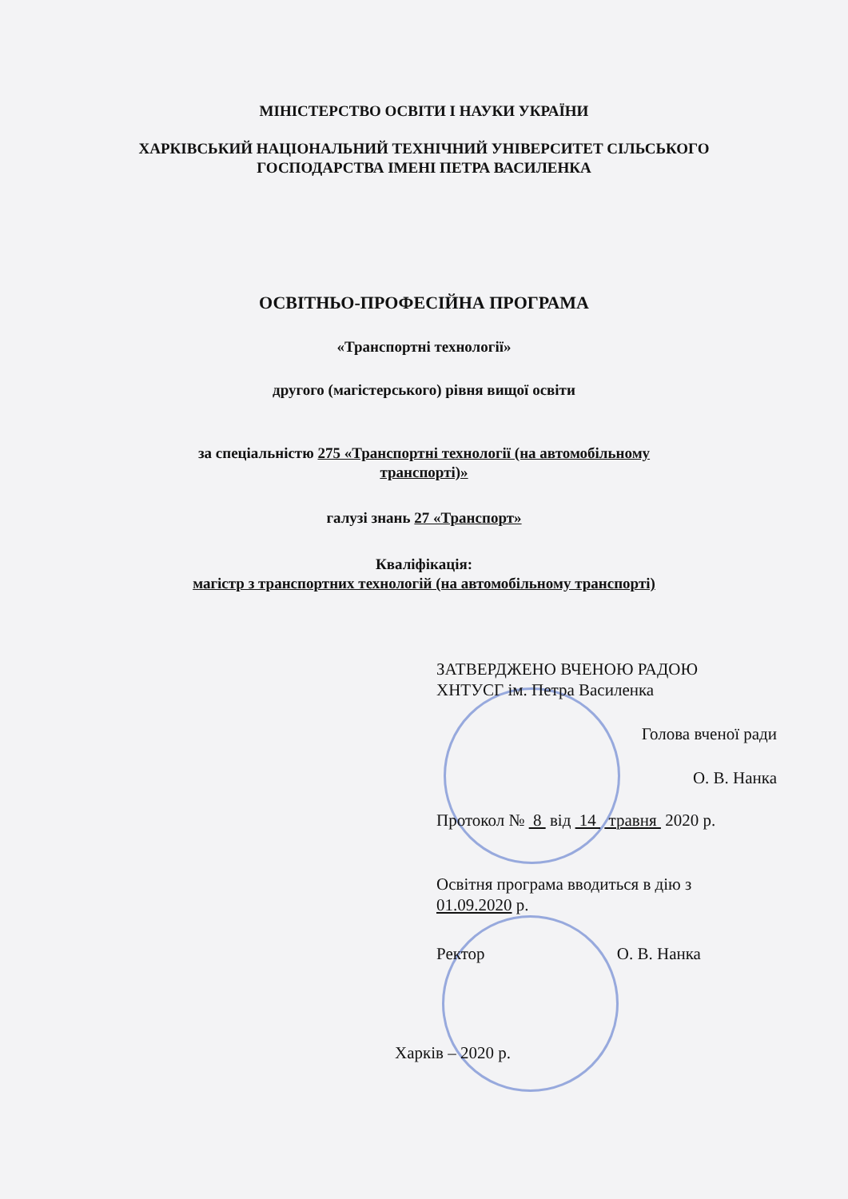МІНІСТЕРСТВО ОСВІТИ І НАУКИ УКРАЇНИ
ХАРКІВСЬКИЙ НАЦІОНАЛЬНИЙ ТЕХНІЧНИЙ УНІВЕРСИТЕТ СІЛЬСЬКОГО
ГОСПОДАРСТВА ІМЕНІ ПЕТРА ВАСИЛЕНКА
ОСВІТНЬО-ПРОФЕСІЙНА ПРОГРАМА
«Транспортні технології»
другого (магістерського) рівня вищої освіти
за спеціальністю 275 «Транспортні технології (на автомобільному
транспорті)»
галузі знань 27 «Транспорт»
Кваліфікація:
магістр з транспортних технологій (на автомобільному транспорті)
ЗАТВЕРДЖЕНО ВЧЕНОЮ РАДОЮ
ХНТУСГ ім. Петра Василенка
Голова вченої ради
О. В. Нанка
Протокол № 8 від 14 травня 2020 р.
Освітня програма вводиться в дію з
01.09.2020 р.
Ректор О. В. Нанка
Харків – 2020 р.